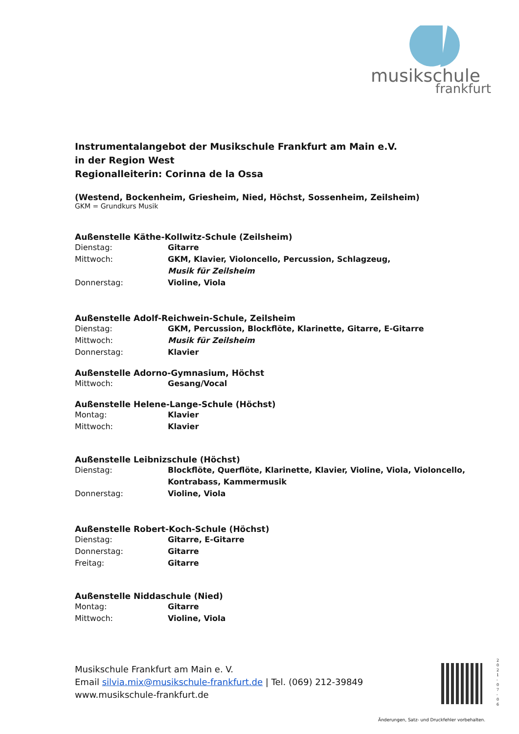musikschule
frankfurt
Instrumentalangebot der Musikschule Frankfurt am Main e.V.
in der Region West
Regionalleiterin: Corinna de la Ossa
(Westend, Bockenheim, Griesheim, Nied, Höchst, Sossenheim, Zeilsheim)
GKM = Grundkurs Musik
Außenstelle Käthe-Kollwitz-Schule (Zeilsheim)
Dienstag: Gitarre
Mittwoch: GKM, Klavier, Violoncello, Percussion, Schlagzeug,
Musik für Zeilsheim
Donnerstag: Violine, Viola
Außenstelle Adolf-Reichwein-Schule, Zeilsheim
Dienstag: GKM, Percussion, Blockflöte, Klarinette, Gitarre, E-Gitarre
Mittwoch: Musik für Zeilsheim
Donnerstag: Klavier
Außenstelle Adorno-Gymnasium, Höchst
Mittwoch: Gesang/Vocal
Außenstelle Helene-Lange-Schule (Höchst)
Montag: Klavier
Mittwoch: Klavier
Außenstelle Leibnizschule (Höchst)
Dienstag: Blockflöte, Querflöte, Klarinette, Klavier, Violine, Viola, Violoncello,
Kontrabass, Kammermusik
Donnerstag: Violine, Viola
Außenstelle Robert-Koch-Schule (Höchst)
Dienstag: Gitarre, E-Gitarre
Donnerstag: Gitarre
Freitag: Gitarre
Außenstelle Niddaschule (Nied)
Montag: Gitarre
Mittwoch: Violine, Viola
Musikschule Frankfurt am Main e. V.
Email silvia.mix@musikschule-frankfurt.de | Tel. (069) 212-39849
www.musikschule-frankfurt.de
2 0 2 1 - 0 7 - 0 6
Änderungen, Satz- und Druckfehler vorbehalten.